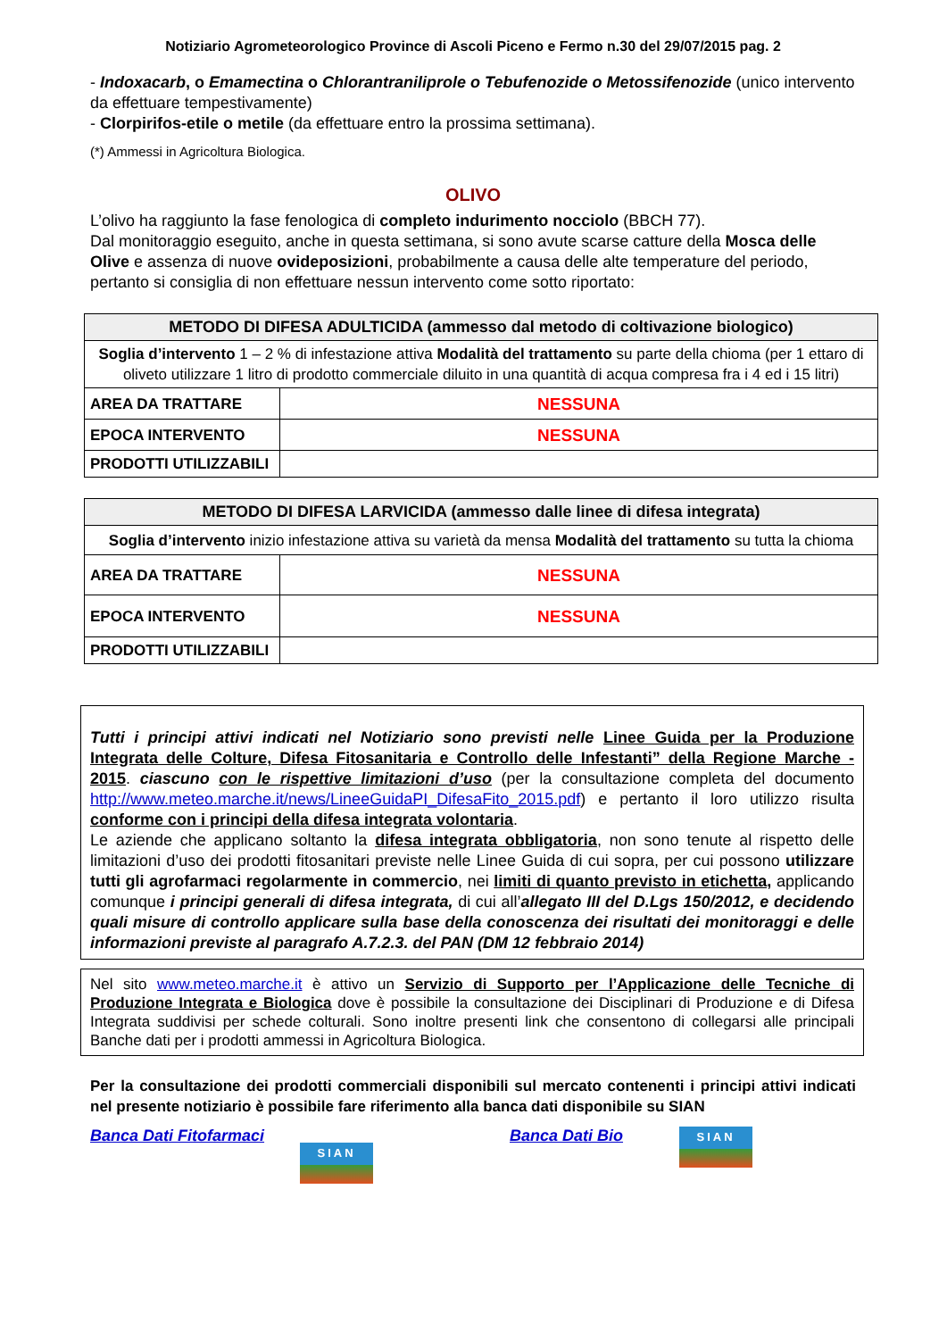Notiziario Agrometeorologico Province di Ascoli Piceno e Fermo n.30 del 29/07/2015 pag. 2
- Indoxacarb, o Emamectina o Chlorantraniliprole o Tebufenozide o Metossifenozide (unico intervento da effettuare tempestivamente)
- Clorpirifos-etile o metile (da effettuare entro la prossima settimana).
(*) Ammessi in Agricoltura Biologica.
OLIVO
L’olivo ha raggiunto la fase fenologica di completo indurimento nocciolo (BBCH 77).
Dal monitoraggio eseguito, anche in questa settimana, si sono avute scarse catture della Mosca delle Olive e assenza di nuove ovideposizioni, probabilmente a causa delle alte temperature del periodo, pertanto si consiglia di non effettuare nessun intervento come sotto riportato:
| METODO DI DIFESA ADULTICIDA (ammesso dal metodo di coltivazione biologico) | |
| --- | --- |
| Soglia d’intervento 1 – 2 % di infestazione attiva Modalità del trattamento su parte della chioma (per 1 ettaro di oliveto utilizzare 1 litro di prodotto commerciale diluito in una quantità di acqua compresa fra i 4 ed i 15 litri) | |
| AREA DA TRATTARE | NESSUNA |
| EPOCA INTERVENTO | NESSUNA |
| PRODOTTI UTILIZZABILI | |
| METODO DI DIFESA LARVICIDA (ammesso dalle linee di difesa integrata) | |
| --- | --- |
| Soglia d’intervento inizio infestazione attiva su varietà da mensa Modalità del trattamento su tutta la chioma | |
| AREA DA TRATTARE | NESSUNA |
| EPOCA INTERVENTO | NESSUNA |
| PRODOTTI UTILIZZABILI | |
Tutti i principi attivi indicati nel Notiziario sono previsti nelle Linee Guida per la Produzione Integrata delle Colture, Difesa Fitosanitaria e Controllo delle Infestanti” della Regione Marche - 2015. ciascuno con le rispettive limitazioni d’uso (per la consultazione completa del documento http://www.meteo.marche.it/news/LineeGuidaPI_DifesaFito_2015.pdf) e pertanto il loro utilizzo risulta conforme con i principi della difesa integrata volontaria.
Le aziende che applicano soltanto la difesa integrata obbligatoria, non sono tenute al rispetto delle limitazioni d’uso dei prodotti fitosanitari previste nelle Linee Guida di cui sopra, per cui possono utilizzare tutti gli agrofarmaci regolarmente in commercio, nei limiti di quanto previsto in etichetta, applicando comunque i principi generali di difesa integrata, di cui all’allegato III del D.Lgs 150/2012, e decidendo quali misure di controllo applicare sulla base della conoscenza dei risultati dei monitoraggi e delle informazioni previste al paragrafo A.7.2.3. del PAN (DM 12 febbraio 2014)
Nel sito www.meteo.marche.it è attivo un Servizio di Supporto per l’Applicazione delle Tecniche di Produzione Integrata e Biologica dove è possibile la consultazione dei Disciplinari di Produzione e di Difesa Integrata suddivisi per schede colturali. Sono inoltre presenti link che consentono di collegarsi alle principali Banche dati per i prodotti ammessi in Agricoltura Biologica.
Per la consultazione dei prodotti commerciali disponibili sul mercato contenenti i principi attivi indicati nel presente notiziario è possibile fare riferimento alla banca dati disponibile su SIAN
Banca Dati Fitofarmaci
SIAN
Banca Dati Bio
SIAN